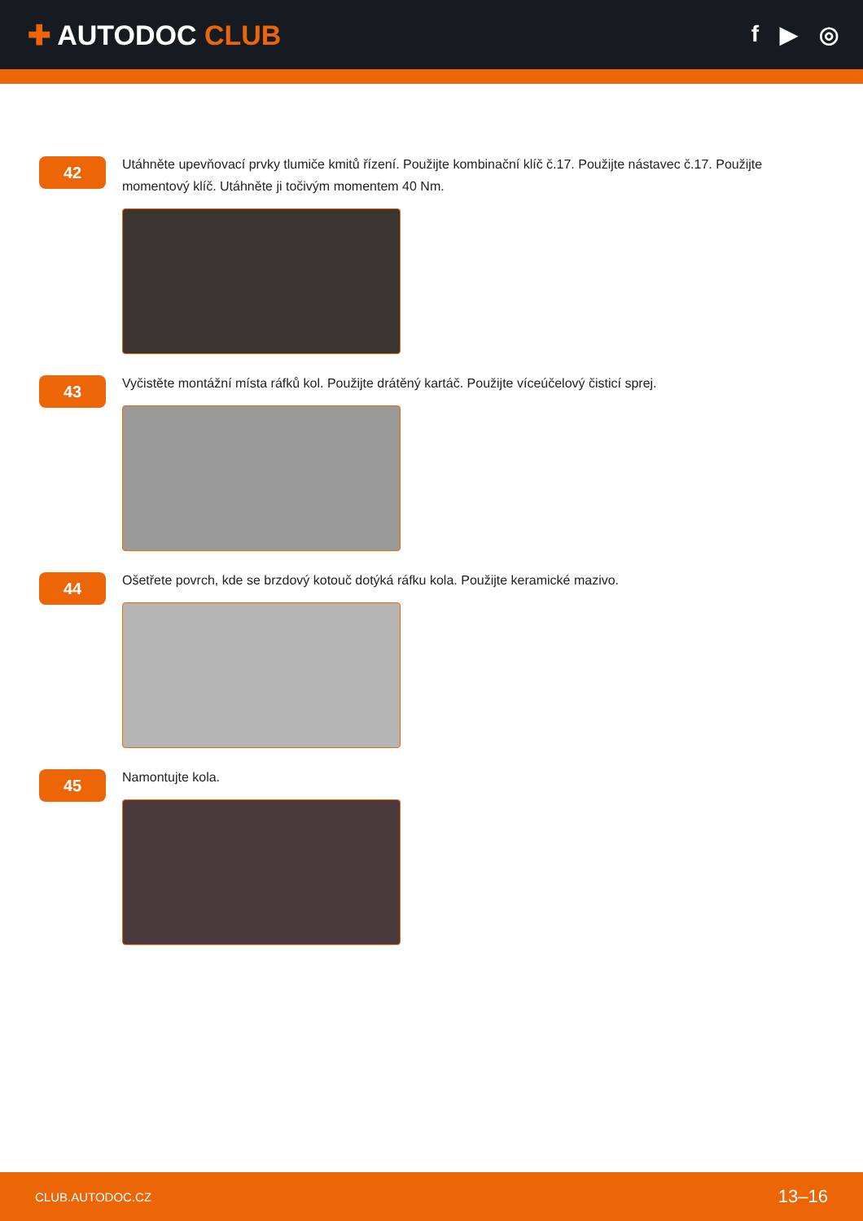✚ AUTODOC CLUB
f ▶ ◎
42
Utáhněte upevňovací prvky tlumiče kmitů řízení. Použijte kombinační klíč č.17. Použijte nástavec č.17. Použijte momentový klíč. Utáhněte ji točivým momentem 40 Nm.
43
Vyčistěte montážní místa ráfků kol. Použijte drátěný kartáč. Použijte víceúčelový čisticí sprej.
44
Ošetřete povrch, kde se brzdový kotouč dotýká ráfku kola. Použijte keramické mazivo.
45
Namontujte kola.
CLUB.AUTODOC.CZ 13–16